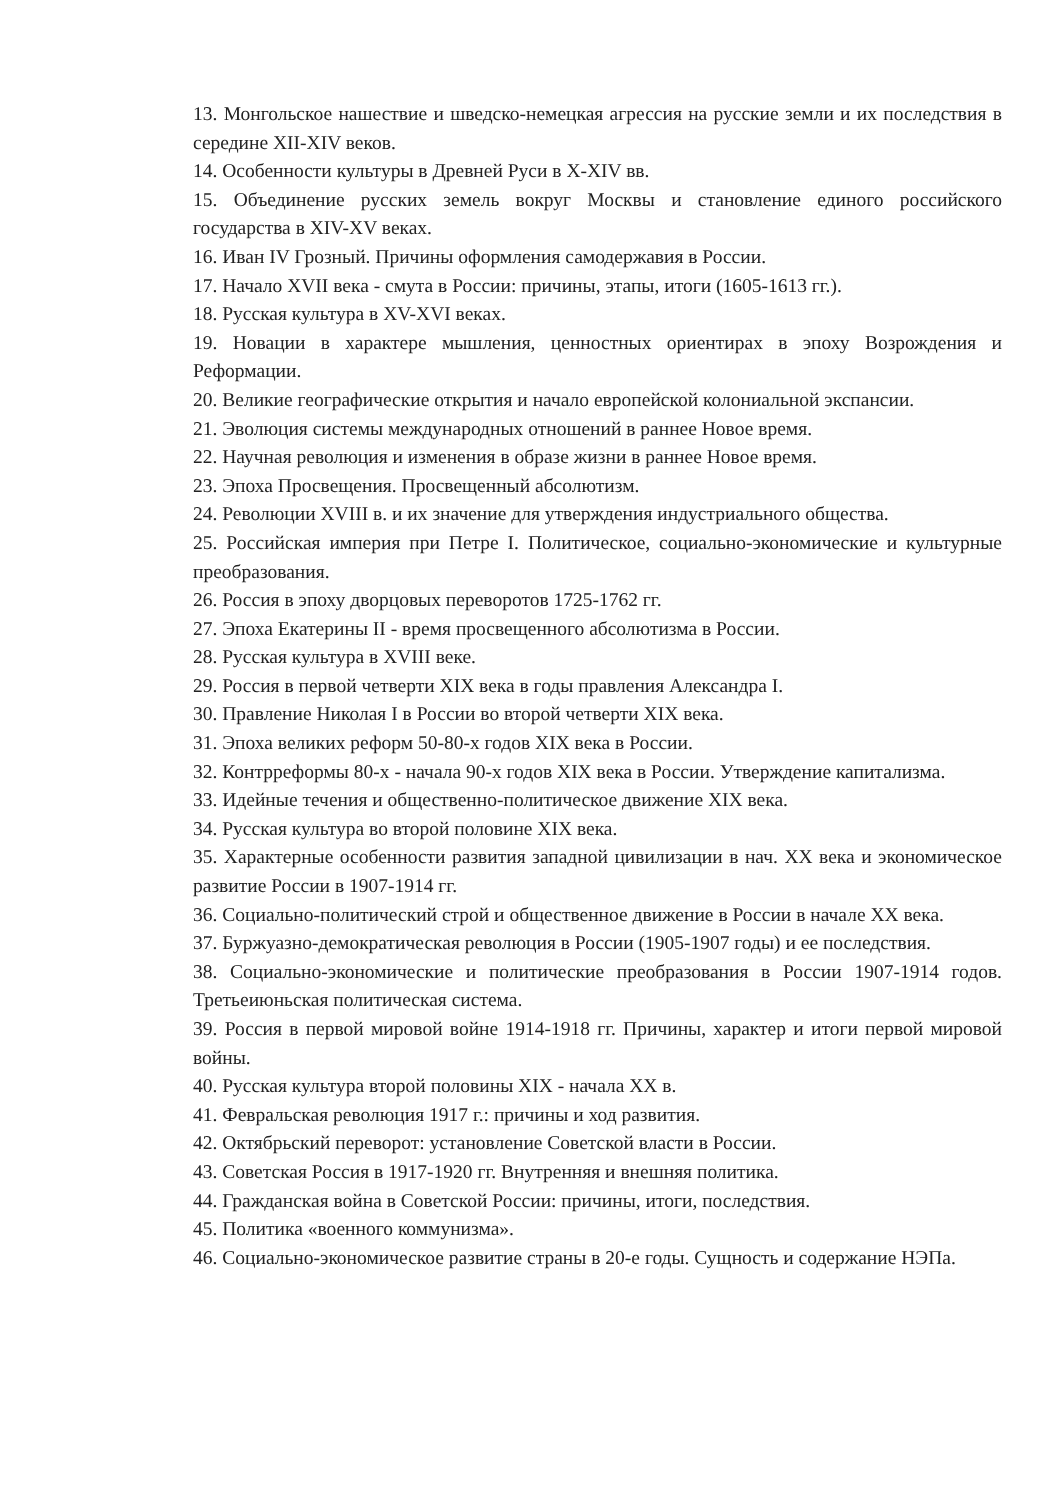13. Монгольское нашествие и шведско-немецкая агрессия на русские земли и их последствия в середине XII-XIV веков.
14. Особенности культуры в Древней Руси в X-XIV вв.
15. Объединение русских земель вокруг Москвы и становление единого российского государства в XIV-XV веках.
16. Иван IV Грозный. Причины оформления самодержавия в России.
17. Начало XVII века - смута в России: причины, этапы, итоги (1605-1613 гг.).
18. Русская культура в XV-XVI веках.
19. Новации в характере мышления, ценностных ориентирах в эпоху Возрождения и Реформации.
20. Великие географические открытия и начало европейской колониальной экспансии.
21. Эволюция системы международных отношений в раннее Новое время.
22. Научная революция и изменения в образе жизни в раннее Новое время.
23. Эпоха Просвещения. Просвещенный абсолютизм.
24. Революции XVIII в. и их значение для утверждения индустриального общества.
25. Российская империя при Петре I. Политическое, социально-экономические и культурные преобразования.
26. Россия в эпоху дворцовых переворотов 1725-1762 гг.
27. Эпоха Екатерины II - время просвещенного абсолютизма в России.
28. Русская культура в XVIII веке.
29. Россия в первой четверти XIX века в годы правления Александра I.
30. Правление Николая I в России во второй четверти XIX века.
31. Эпоха великих реформ 50-80-х годов XIX века в России.
32. Контрреформы 80-х - начала 90-х годов XIX века в России. Утверждение капитализма.
33. Идейные течения и общественно-политическое движение XIX века.
34. Русская культура во второй половине XIX века.
35. Характерные особенности развития западной цивилизации в нач. XX века и экономическое развитие России в 1907-1914 гг.
36. Социально-политический строй и общественное движение в России в начале XX века.
37. Буржуазно-демократическая революция в России (1905-1907 годы) и ее последствия.
38. Социально-экономические и политические преобразования в России 1907-1914 годов. Третьеиюньская политическая система.
39. Россия в первой мировой войне 1914-1918 гг. Причины, характер и итоги первой мировой войны.
40. Русская культура второй половины XIX - начала XX в.
41. Февральская революция 1917 г.: причины и ход развития.
42. Октябрьский переворот: установление Советской власти в России.
43. Советская Россия в 1917-1920 гг. Внутренняя и внешняя политика.
44. Гражданская война в Советской России: причины, итоги, последствия.
45. Политика «военного коммунизма».
46. Социально-экономическое развитие страны в 20-е годы. Сущность и содержание НЭПа.